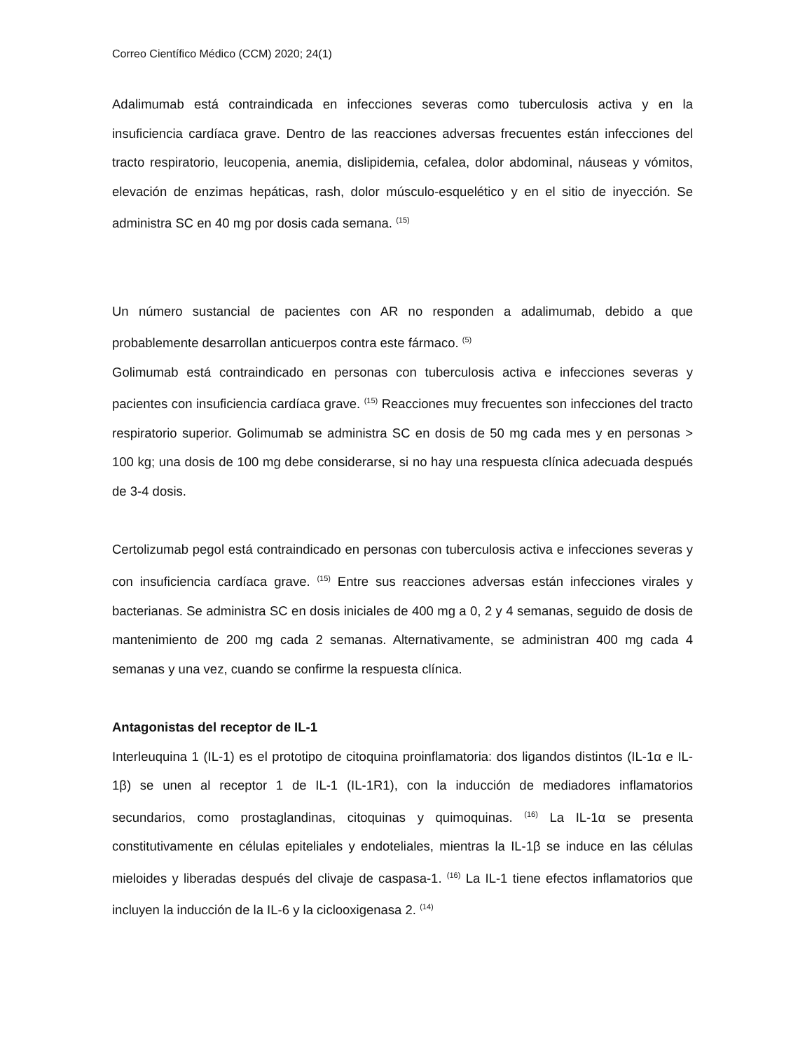Correo Científico Médico (CCM) 2020; 24(1)
Adalimumab está contraindicada en infecciones severas como tuberculosis activa y en la insuficiencia cardíaca grave. Dentro de las reacciones adversas frecuentes están infecciones del tracto respiratorio, leucopenia, anemia, dislipidemia, cefalea, dolor abdominal, náuseas y vómitos, elevación de enzimas hepáticas, rash, dolor músculo-esquelético y en el sitio de inyección. Se administra SC en 40 mg por dosis cada semana. <sup>(15)</sup>
Un número sustancial de pacientes con AR no responden a adalimumab, debido a que probablemente desarrollan anticuerpos contra este fármaco. <sup>(5)</sup>
Golimumab está contraindicado en personas con tuberculosis activa e infecciones severas y pacientes con insuficiencia cardíaca grave. <sup>(15)</sup> Reacciones muy frecuentes son infecciones del tracto respiratorio superior. Golimumab se administra SC en dosis de 50 mg cada mes y en personas > 100 kg; una dosis de 100 mg debe considerarse, si no hay una respuesta clínica adecuada después de 3-4 dosis.
Certolizumab pegol está contraindicado en personas con tuberculosis activa e infecciones severas y con insuficiencia cardíaca grave. <sup>(15)</sup> Entre sus reacciones adversas están infecciones virales y bacterianas. Se administra SC en dosis iniciales de 400 mg a 0, 2 y 4 semanas, seguido de dosis de mantenimiento de 200 mg cada 2 semanas. Alternativamente, se administran 400 mg cada 4 semanas y una vez, cuando se confirme la respuesta clínica.
Antagonistas del receptor de IL-1
Interleuquina 1 (IL-1) es el prototipo de citoquina proinflamatoria: dos ligandos distintos (IL-1α e IL-1β) se unen al receptor 1 de IL-1 (IL-1R1), con la inducción de mediadores inflamatorios secundarios, como prostaglandinas, citoquinas y quimoquinas. <sup>(16)</sup> La IL-1α se presenta constitutivamente en células epiteliales y endoteliales, mientras la IL-1β se induce en las células mieloides y liberadas después del clivaje de caspasa-1. <sup>(16)</sup> La IL-1 tiene efectos inflamatorios que incluyen la inducción de la IL-6 y la ciclooxigenasa 2. <sup>(14)</sup>